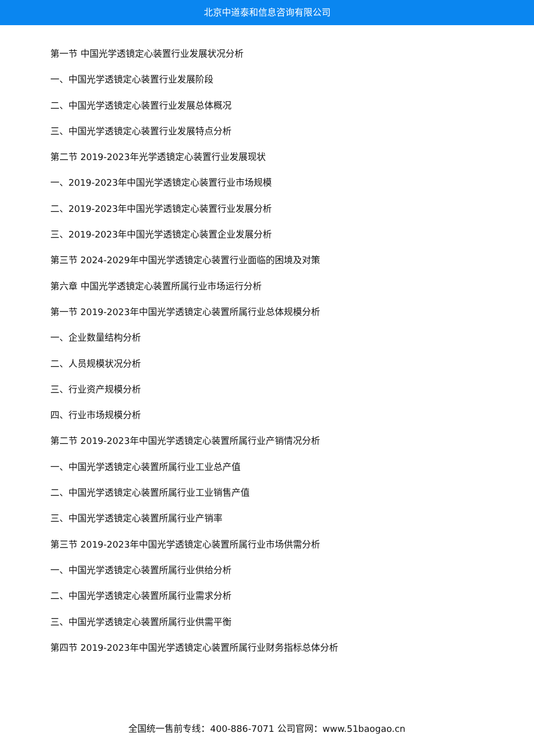北京中道泰和信息咨询有限公司
第一节 中国光学透镜定心装置行业发展状况分析
一、中国光学透镜定心装置行业发展阶段
二、中国光学透镜定心装置行业发展总体概况
三、中国光学透镜定心装置行业发展特点分析
第二节 2019-2023年光学透镜定心装置行业发展现状
一、2019-2023年中国光学透镜定心装置行业市场规模
二、2019-2023年中国光学透镜定心装置行业发展分析
三、2019-2023年中国光学透镜定心装置企业发展分析
第三节 2024-2029年中国光学透镜定心装置行业面临的困境及对策
第六章 中国光学透镜定心装置所属行业市场运行分析
第一节 2019-2023年中国光学透镜定心装置所属行业总体规模分析
一、企业数量结构分析
二、人员规模状况分析
三、行业资产规模分析
四、行业市场规模分析
第二节 2019-2023年中国光学透镜定心装置所属行业产销情况分析
一、中国光学透镜定心装置所属行业工业总产值
二、中国光学透镜定心装置所属行业工业销售产值
三、中国光学透镜定心装置所属行业产销率
第三节 2019-2023年中国光学透镜定心装置所属行业市场供需分析
一、中国光学透镜定心装置所属行业供给分析
二、中国光学透镜定心装置所属行业需求分析
三、中国光学透镜定心装置所属行业供需平衡
第四节 2019-2023年中国光学透镜定心装置所属行业财务指标总体分析
全国统一售前专线：400-886-7071 公司官网：www.51baogao.cn